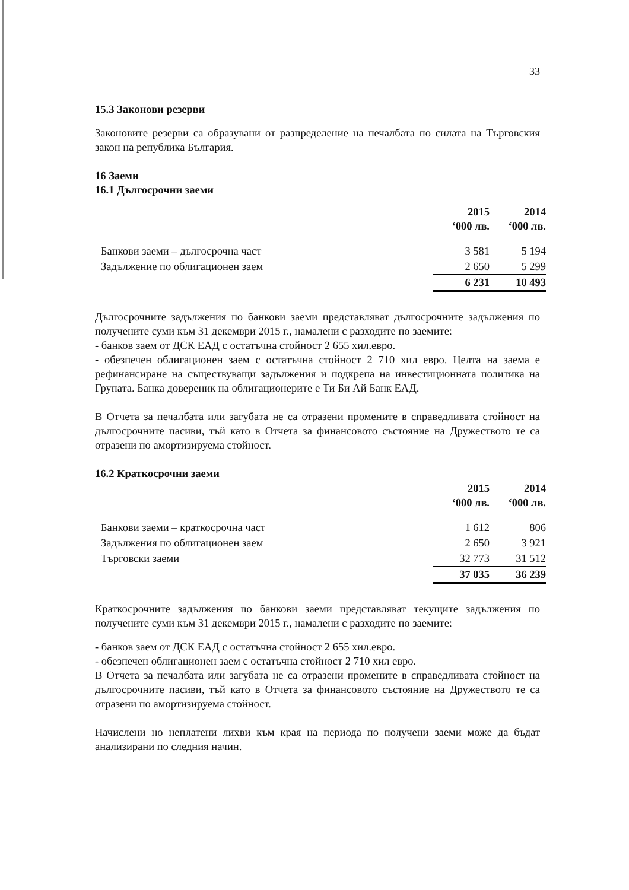33
15.3 Законови резерви
Законовите резерви са образувани от разпределение на печалбата по силата на Търговския закон на република България.
16 Заеми
16.1 Дългосрочни заеми
| | 2015 ‘000 лв. | 2014 ‘000 лв. |
| --- | --- | --- |
| Банкови заеми – дългосрочна част | 3 581 | 5 194 |
| Задължение по облигационен заем | 2 650 | 5 299 |
| | 6 231 | 10 493 |
Дългосрочните задължения по банкови заеми представляват дългосрочните задължения по получените суми към 31 декември 2015 г., намалени с разходите по заемите:
- банков заем от ДСК ЕАД с остатъчна стойност 2 655 хил.евро.
- обезпечен облигационен заем с остатъчна стойност 2 710 хил евро. Целта на заема е рефинансиране на съществуващи задължения и подкрепа на инвестиционната политика на Групата. Банка довереник на облигационерите е Ти Би Ай Банк ЕАД.
В Отчета за печалбата или загубата не са отразени промените в справедливата стойност на дългосрочните пасиви, тъй като в Отчета за финансовото състояние на Дружеството те са отразени по амортизируема стойност.
16.2 Краткосрочни заеми
| | 2015 ‘000 лв. | 2014 ‘000 лв. |
| --- | --- | --- |
| Банкови заеми – краткосрочна част | 1 612 | 806 |
| Задължения по облигационен заем | 2 650 | 3 921 |
| Търговски заеми | 32 773 | 31 512 |
| | 37 035 | 36 239 |
Краткосрочните задължения по банкови заеми представляват текущите задължения по получените суми към 31 декември 2015 г., намалени с разходите по заемите:
- банков заем от ДСК ЕАД с остатъчна стойност 2 655 хил.евро.
- обезпечен облигационен заем с остатъчна стойност 2 710 хил евро.
В Отчета за печалбата или загубата не са отразени промените в справедливата стойност на дългосрочните пасиви, тъй като в Отчета за финансовото състояние на Дружеството те са отразени по амортизируема стойност.
Начислени но неплатени лихви към края на периода по получени заеми може да бъдат анализирани по следния начин.